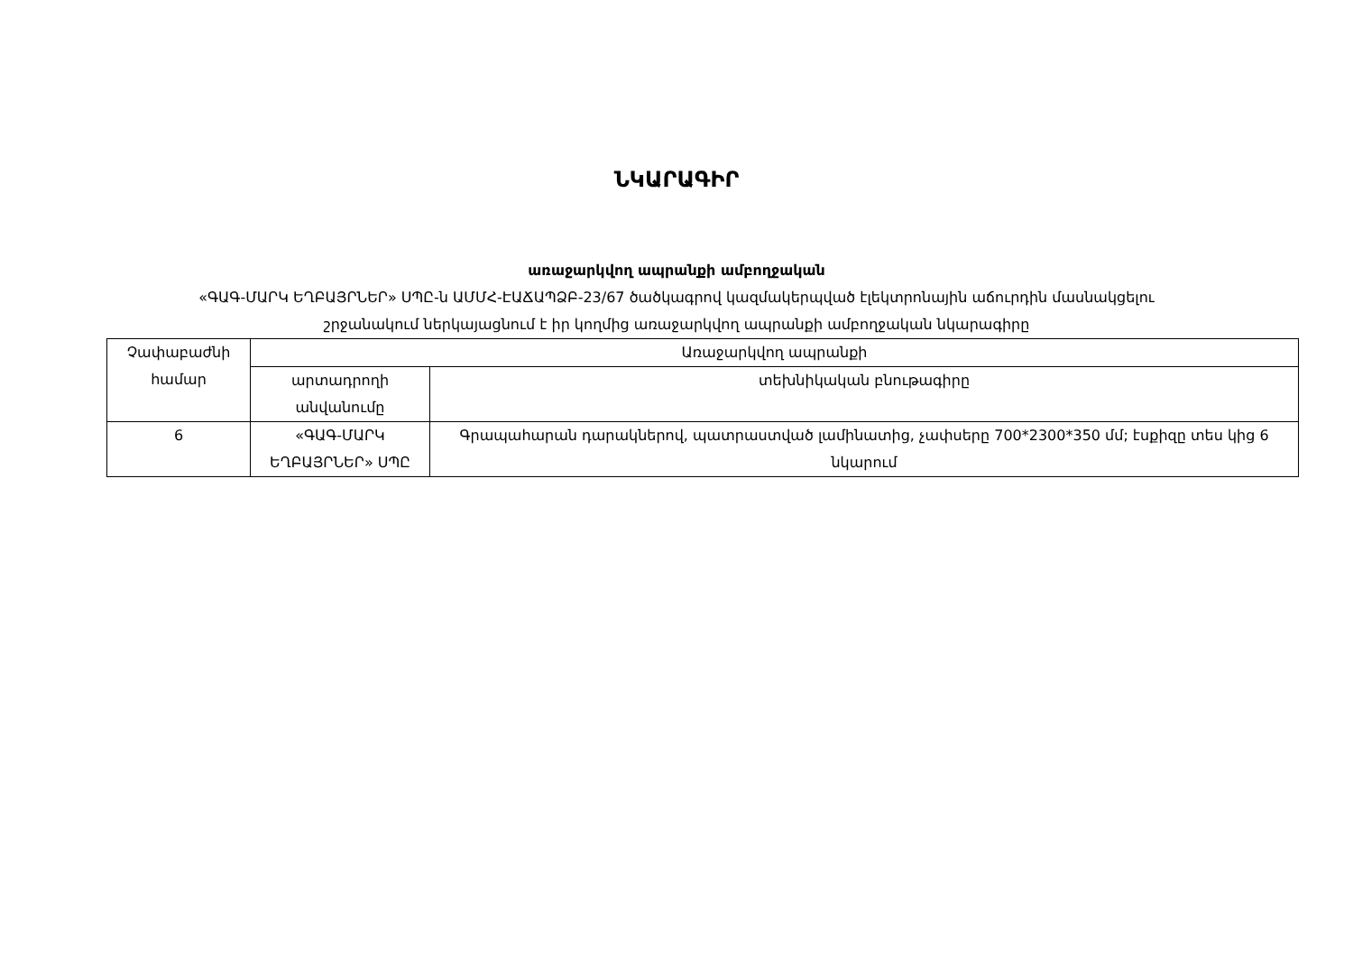ՆԿԱՐԱԳԻՐ
առաջարկվող ապրանքի ամբողջական
«ԳԱԳ-ՄԱՐԿ ԵՂԲԱՅՐՆԵՐ» ՍՊԸ-ն ԱՄՄՀ-ԷԱՃԱՊՁԲ-23/67 ծածկագրով կազմակերպված էլեկտրոնային աճուրդին մասնակցելու
շրջանակում ներկայացնում է իր կողմից առաջարկվող ապրանքի ամբողջական նկարագիրը
| Չափաբաժնի համար | Առաջարկվող ապրանքի | |
| --- | --- | --- |
| | արտադրողի անվանումը | տեխնիկական բնութագիրը |
| 6 | «ԳԱԳ-ՄԱՐԿ ԵՂԲԱՅՐՆԵՐ» ՍՊԸ | Գրապահարան դարակներով, պատրաստված լամինատից, չափսերը 700*2300*350 մմ; էսքիզը տես կից 6 նկարում |